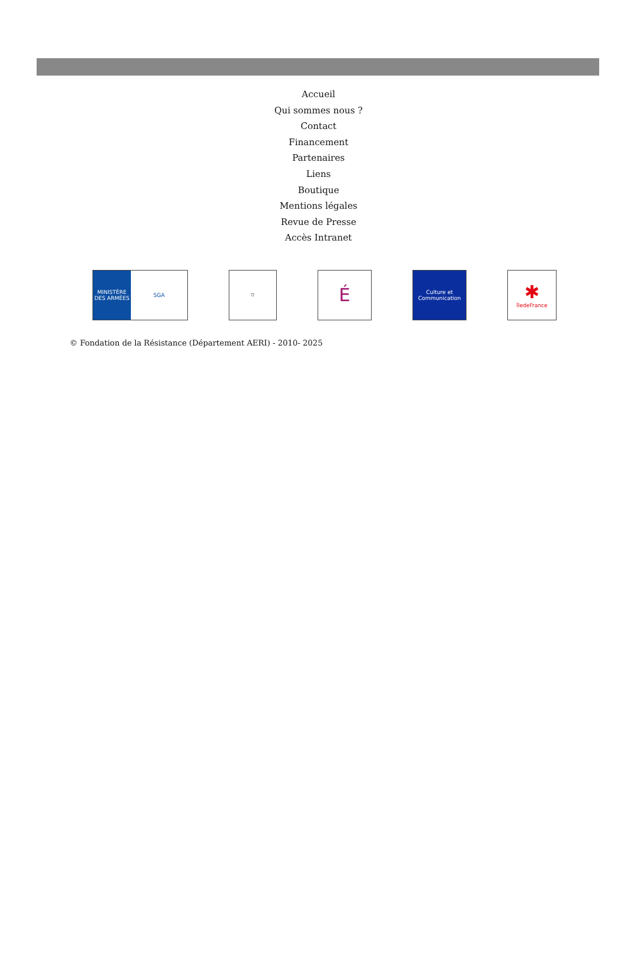Accueil
Qui sommes nous ?
Contact
Financement
Partenaires
Liens
Boutique
Mentions légales
Revue de Presse
Accès Intranet
MINISTÈRE DES ARMÉES SGA ⛉
É
Culture et Communication
✱
îledeFrance
© Fondation de la Résistance (Département AERI) - 2010- 2025